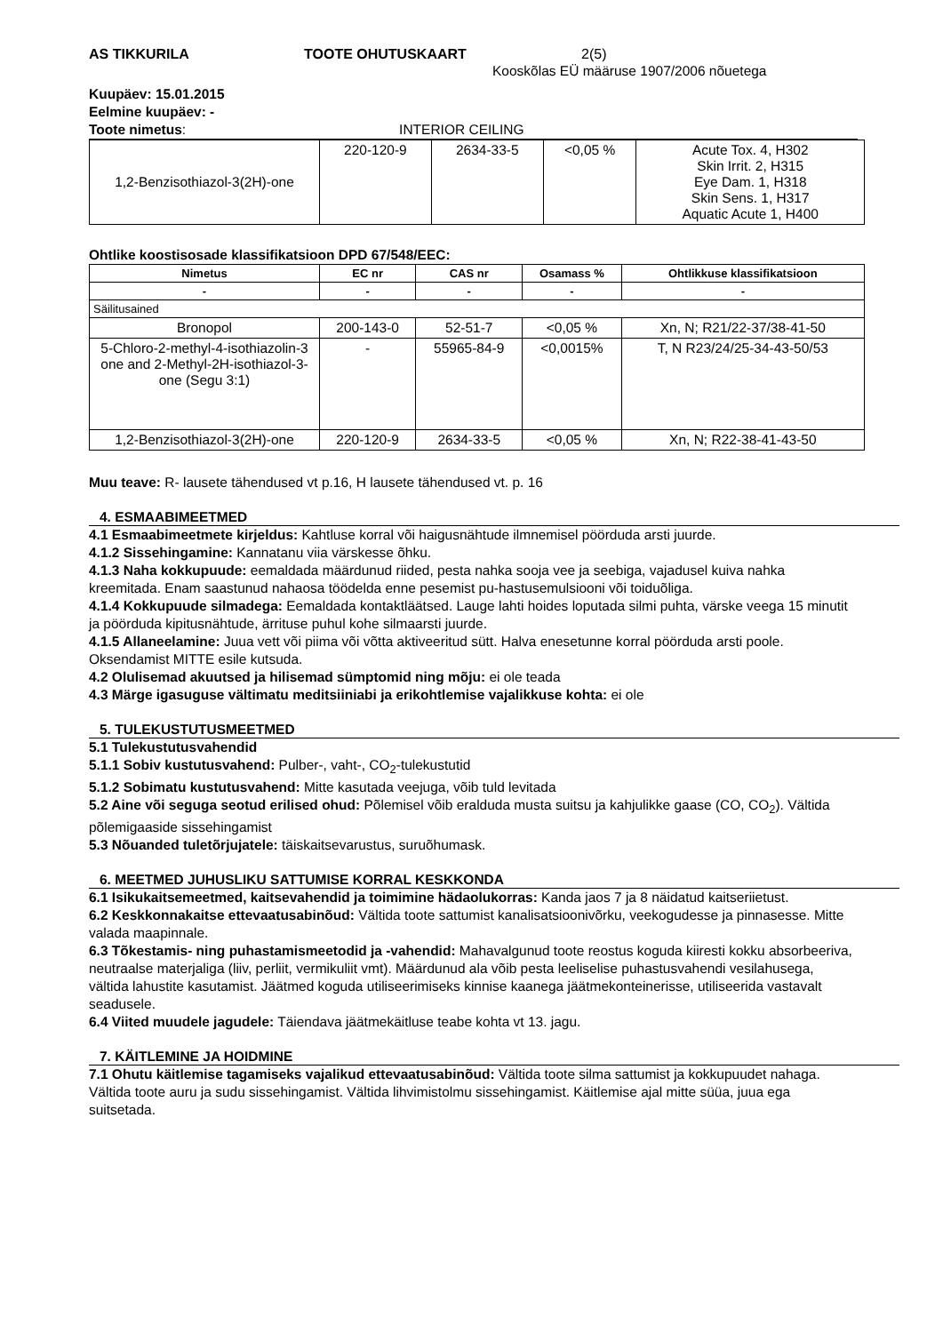AS TIKKURILA TOOTE OHUTUSKAART 2(5)
Kooskõlas EÜ määruse 1907/2006 nõuetega
Kuupäev: 15.01.2015
Eelmine kuupäev: -
Toote nimetus: INTERIOR CEILING
| 1,2-Benzisothiazol-3(2H)-one | 220-120-9 | 2634-33-5 | <0,05 % | Acute Tox. 4, H302 Skin Irrit. 2, H315 Eye Dam. 1, H318 Skin Sens. 1, H317 Aquatic Acute 1, H400 |
Ohtlike koostisosade klassifikatsioon DPD 67/548/EEC:
| Nimetus | EC nr | CAS nr | Osamass % | Ohtlikkuse klassifikatsioon |
| --- | --- | --- | --- | --- |
| - | - | - | - | - |
| Säilitusained | | | | |
| Bronopol | 200-143-0 | 52-51-7 | <0,05 % | Xn, N; R21/22-37/38-41-50 |
| 5-Chloro-2-methyl-4-isothiazolin-3 one and 2-Methyl-2H-isothiazol-3-one (Segu 3:1) | - | 55965-84-9 | <0,0015% | T, N R23/24/25-34-43-50/53 |
| 1,2-Benzisothiazol-3(2H)-one | 220-120-9 | 2634-33-5 | <0,05 % | Xn, N; R22-38-41-43-50 |
Muu teave: R- lausete tähendused vt p.16, H lausete tähendused vt. p. 16
4. ESMAABIMEETMED
4.1 Esmaabimeetmete kirjeldus: Kahtluse korral või haigusnähtude ilmnemisel pöörduda arsti juurde.
4.1.2 Sissehingamine: Kannatanu viia värskesse õhku.
4.1.3 Naha kokkupuude: eemaldada määrdunud riided, pesta nahka sooja vee ja seebiga, vajadusel kuiva nahka kreemitada. Enam saastunud nahaosa töödelda enne pesemist pu-hastusemulsiooni või toiduõliga.
4.1.4 Kokkupuude silmadega: Eemaldada kontaktläätsed. Lauge lahti hoides loputada silmi puhta, värske veega 15 minutit ja pöörduda kipitusnähtude, ärrituse puhul kohe silmaarsti juurde.
4.1.5 Allaneelamine: Juua vett või piima või võtta aktiveeritud sütt. Halva enesetunne korral pöörduda arsti poole. Oksendamist MITTE esile kutsuda.
4.2 Olulisemad akuutsed ja hilisemad sümptomid ning mõju: ei ole teada
4.3 Märge igasuguse vältimatu meditsiiniabi ja erikohtlemise vajalikkuse kohta: ei ole
5. TULEKUSTUTUSMEETMED
5.1 Tulekustutusvahendid
5.1.1 Sobiv kustutusvahend: Pulber-, vaht-, CO<sub>2</sub>-tulekustutid
5.1.2 Sobimatu kustutusvahend: Mitte kasutada veejuga, võib tuld levitada
5.2 Aine või seguga seotud erilised ohud: Põlemisel võib eralduda musta suitsu ja kahjulikke gaase (CO, CO<sub>2</sub>). Vältida põlemigaaside sissehingamist
5.3 Nõuanded tuletõrjujatele: täiskaitsevarustus, suruõhumask.
6. MEETMED JUHUSLIKU SATTUMISE KORRAL KESKKONDA
6.1 Isikukaitsemeetmed, kaitsevahendid ja toimimine hädaolukorras: Kanda jaos 7 ja 8 näidatud kaitseriietust.
6.2 Keskkonnakaitse ettevaatusabinõud: Vältida toote sattumist kanalisatsioonivõrku, veekogudesse ja pinnasesse. Mitte valada maapinnale.
6.3 Tõkestamis- ning puhastamismeetodid ja -vahendid: Mahavalgunud toote reostus koguda kiiresti kokku absorbeeriva, neutraalse materjaliga (liiv, perliit, vermikuliit vmt). Määrdunud ala võib pesta leeliselise puhastusvahendi vesilahusega, vältida lahustite kasutamist. Jäätmed koguda utiliseerimiseks kinnise kaanega jäätmekonteinerisse, utiliseerida vastavalt seadusele.
6.4 Viited muudele jagudele: Täiendava jäätmekäitluse teabe kohta vt 13. jagu.
7. KÄITLEMINE JA HOIDMINE
7.1 Ohutu käitlemise tagamiseks vajalikud ettevaatusabinõud: Vältida toote silma sattumist ja kokkupuudet nahaga. Vältida toote auru ja sudu sissehingamist. Vältida lihvimistolmu sissehingamist. Käitlemise ajal mitte süüa, juua ega suitsetada.